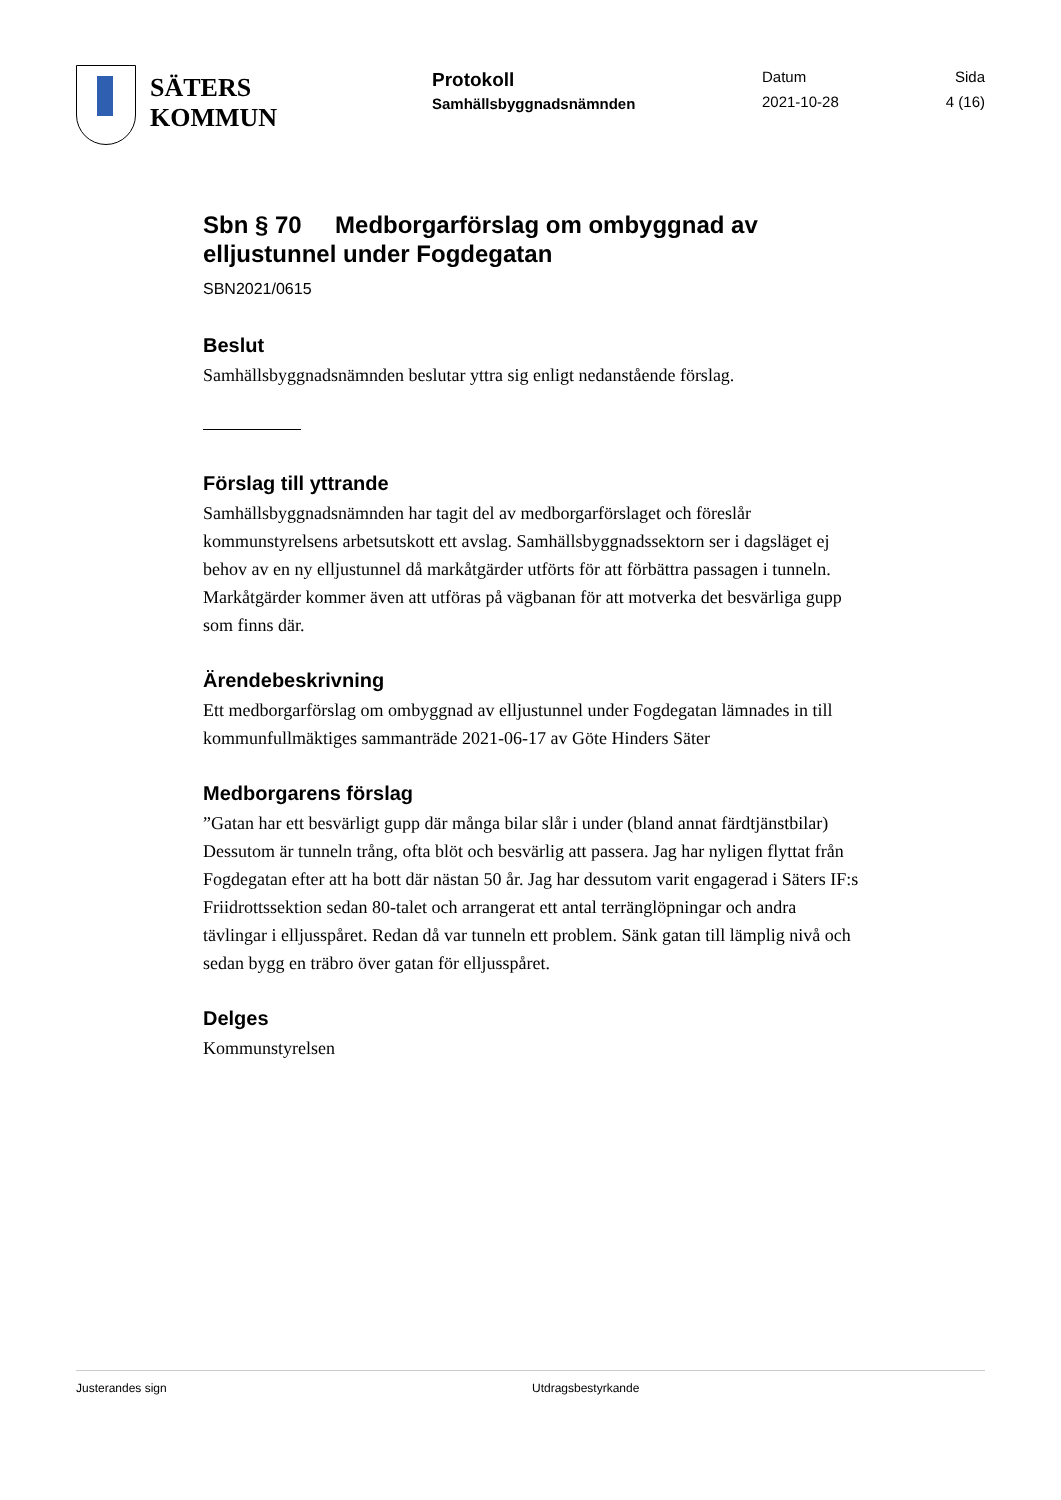SÄTERS
KOMMUN
Protokoll
Samhällsbyggnadsnämnden
Datum
2021-10-28
Sida
4 (16)
Sbn § 70 Medborgarförslag om ombyggnad av elljustunnel under Fogdegatan
SBN2021/0615
Beslut
Samhällsbyggnadsnämnden beslutar yttra sig enligt nedanstående förslag.
Förslag till yttrande
Samhällsbyggnadsnämnden har tagit del av medborgarförslaget och föreslår kommunstyrelsens arbetsutskott ett avslag. Samhällsbyggnadssektorn ser i dagsläget ej behov av en ny elljustunnel då markåtgärder utförts för att förbättra passagen i tunneln. Markåtgärder kommer även att utföras på vägbanan för att motverka det besvärliga gupp som finns där.
Ärendebeskrivning
Ett medborgarförslag om ombyggnad av elljustunnel under Fogdegatan lämnades in till kommunfullmäktiges sammanträde 2021-06-17 av Göte Hinders Säter
Medborgarens förslag
”Gatan har ett besvärligt gupp där många bilar slår i under (bland annat färdtjänstbilar) Dessutom är tunneln trång, ofta blöt och besvärlig att passera. Jag har nyligen flyttat från Fogdegatan efter att ha bott där nästan 50 år. Jag har dessutom varit engagerad i Säters IF:s Friidrottssektion sedan 80-talet och arrangerat ett antal terränglöpningar och andra tävlingar i elljusspåret. Redan då var tunneln ett problem. Sänk gatan till lämplig nivå och sedan bygg en träbro över gatan för elljusspåret.
Delges
Kommunstyrelsen
Justerandes sign Utdragsbestyrkande